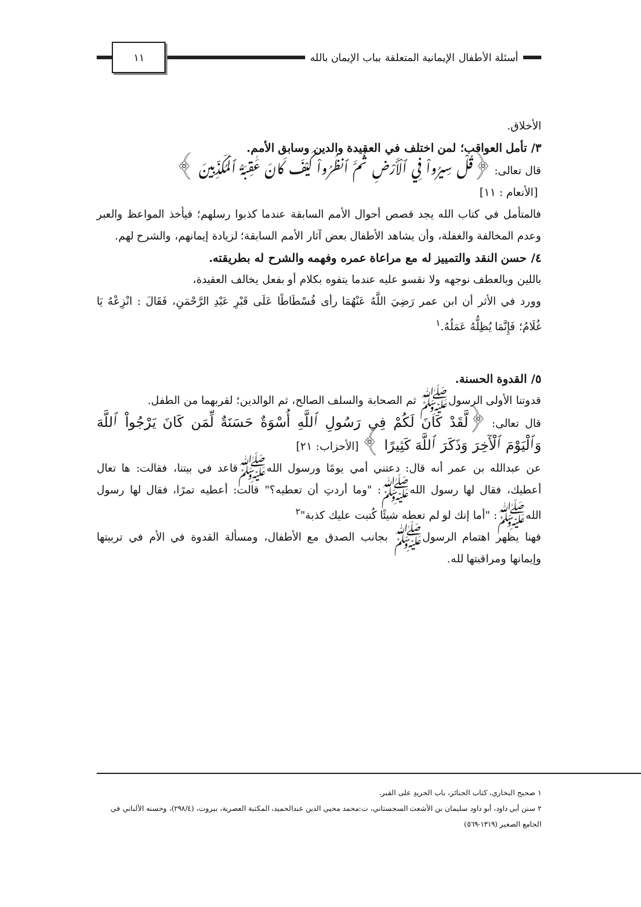أسئلة الأطفال الإيمانية المتعلقة بباب الإيمان بالله
١١
الأخلاق.
٣/ تأمل العواقب؛ لمن اختلف في العقيدة والدين وسابق الأمم.
قال تعالى: ﴿قُلْ سِيرُواْ فِي ٱلْأَرْضِ ثُمَّ ٱنظُرُواْ كَيْفَ كَانَ عَٰقِبَةُ ٱلْمُكَذِّبِينَ ﴾
[الأنعام : ١١]
فالمتأمل في كتاب الله يجد قصص أحوال الأمم السابقة عندما كذبوا رسلهم؛ فيأخذ المواعظ والعبر وعدم المخالفة والغفلة، وأن يشاهد الأطفال بعض آثار الأمم السابقة؛ لزيادة إيمانهم، والشرح لهم.
٤/ حسن النقد والتمييز له مع مراعاة عمره وفهمه والشرح له بطريقته.
باللين وبالعطف نوجهه ولا نقسو عليه عندما يتفوه بكلام أو بفعل يخالف العقيدة،
وورد في الأثر أن ابن عمر رَضِيَ اللَّهُ عَنْهُمَا رأى فُسْطَاطًا عَلَى قَبْرِ عَبْدِ الرَّحْمَنِ، فَقَالَ : انْزِعْهُ يَا غُلَامُ؛ فَإِنَّمَا يُظِلُّهُ عَمَلُهُ.<sup>١</sup>
٥/ القدوة الحسنة.
قدوتنا الأولى الرسولﷺ ثم الصحابة والسلف الصالح، ثم الوالدين؛ لقربهما من الطفل.
قال تعالى: ﴿لَّقَدْ كَانَ لَكُمْ فِي رَسُولِ ٱللَّهِ أُسْوَةٌ حَسَنَةٌ لِّمَن كَانَ يَرْجُواْ ٱللَّهَ وَٱلْيَوْمَ ٱلْأٓخِرَ وَذَكَرَ ٱللَّهَ كَثِيرًا ﴾ [الأحزاب: ٢١]
عن عبدالله بن عمر أنه قال: دعتني أمي يومًا ورسول اللهﷺقاعد في بيتنا، فقالت: ها تعال أعطيك، فقال لها رسول اللهﷺ: "وما أردتِ أن تعطيه؟" قالت: أعطيه تمرًا، فقال لها رسول اللهﷺ: "أما إنك لو لم تعطه شيئًا كُتبت عليك كذبة"<sup>٢</sup>
فهنا يظهر اهتمام الرسولﷺ بجانب الصدق مع الأطفال، ومسألة القدوة في الأم في تربيتها وإيمانها ومراقبتها لله.
١ صحيح البخاري، كتاب الجنائز، باب الجريدِ على القبر.
٢ سنن أبي داود، أبو داود سليمان بن الأشعث السجستاني، ت:محمد محيي الدين عبدالحميد، المكتبة العصرية، بيروت، (٢٩٨/٤)، وحسنه الألباني في الجامع الصغير (١٣١٩-٥٦٩)